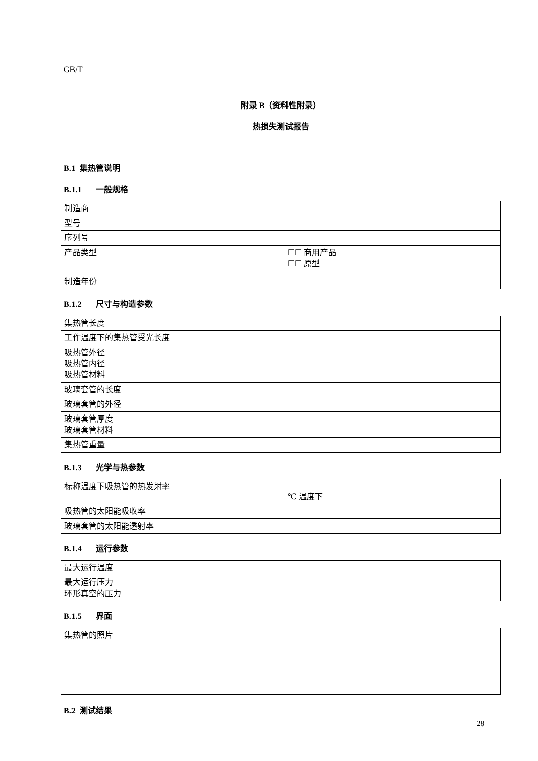GB/T
附录 B（资料性附录）
热损失测试报告
B.1 集热管说明
B.1.1 一般规格
| 制造商 | |
| 型号 | |
| 序列号 | |
| 产品类型 | ☐☐ 商用产品 ☐☐ 原型 |
| 制造年份 | |
B.1.2 尺寸与构造参数
| 集热管长度 | |
| 工作温度下的集热管受光长度 | |
| 吸热管外径 吸热管内径 吸热管材料 | |
| 玻璃套管的长度 | |
| 玻璃套管的外径 | |
| 玻璃套管厚度 玻璃套管材料 | |
| 集热管重量 | |
B.1.3 光学与热参数
| 标称温度下吸热管的热发射率 | ℃ 温度下 |
| 吸热管的太阳能吸收率 | |
| 玻璃套管的太阳能透射率 | |
B.1.4 运行参数
| 最大运行温度 | |
| 最大运行压力 环形真空的压力 | |
B.1.5 界面
| 集热管的照片 |
B.2 测试结果
28